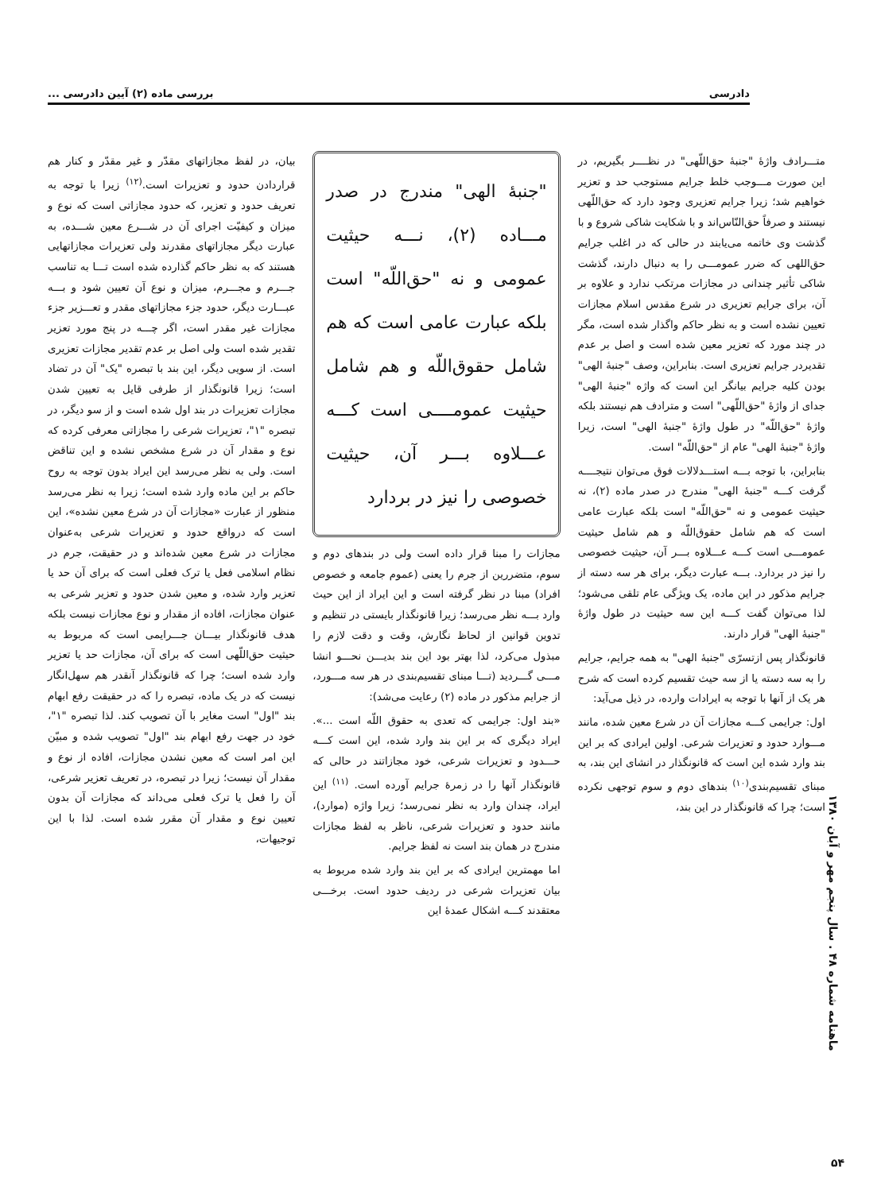دادرسی بررسی ماده (۲) آیین دادرسی ...
متـــرادف واژهٔ "جنبهٔ حق‌اللّهی" در نظــــر بگیریم، در این صورت مـــوجب خلط جرایم مستوجب حد و تعزیر خواهیم شد؛ زیرا جرایم تعزیری وجود دارد که حق‌اللّهی نیستند و صرفاً حق‌النّاس‌اند و با شکایت شاکی شروع و با گذشت وی خاتمه می‌یابند در حالی که در اغلب جرایم حق‌اللهی که ضرر عمومـــی را به دنبال دارند، گذشت شاکی تأثیر چندانی در مجازات مرتکب ندارد و علاوه بر آن، برای جرایم تعزیری در شرع مقدس اسلام مجازات تعیین نشده است و به نظر حاکم واگذار شده است، مگر در چند مورد که تعزیر معین شده است و اصل بر عدم تقدیردر جرایم تعزیری است. بنابراین، وصف "جنبهٔ الهی" بودن کلیه جرایم بیانگر این است که واژه "جنبهٔ الهی" جدای از واژهٔ "حق‌اللّهی" است و مترادف هم نیستند بلکه واژهٔ "حق‌اللّه" در طول واژهٔ "جنبهٔ الهی" است، زیرا واژهٔ "جنبهٔ الهی" عام از "حق‌اللّه" است.
بنابراین، با توجه بـــه استـــدلالات فوق می‌توان نتیجــــه گرفت کـــه "جنبهٔ الهی" مندرج در صدر ماده (۲)، نه حیثیت عمومی و نه "حق‌اللّه" است بلکه عبارت عامی است که هم شامل حقوق‌اللّه و هم شامل حیثیت عمومـــی است کـــه عـــلاوه بـــر آن، حیثیت خصوصی را نیز در بردارد. بـــه عبارت دیگر، برای هر سه دسته از جرایم مذکور در این ماده، یک ویژگی عام تلقی می‌شود؛ لذا می‌توان گفت کـــه این سه حیثیت در طول واژهٔ "جنبهٔ الهی" قرار دارند.
قانونگذار پس ازتسرّی "جنبهٔ الهی" به همه جرایم، جرایم را به سه دسته یا از سه حیث تقسیم کرده است که شرح هر یک از آنها با توجه به ایرادات وارده، در ذیل می‌آید:
اول: جرایمی کـــه مجازات آن در شرع معین شده، مانند مـــوارد حدود و تعزیرات شرعی. اولین ایرادی که بر این بند وارد شده این است که قانونگذار در انشای این بند، به مبنای تقسیم‌بندی<sup>(۱۰)</sup> بندهای دوم و سوم توجهی نکرده است؛ چرا که قانونگذار در این بند،
"جنبهٔ الهی" مندرج در صدر مـــاده (۲)، نـــه حیثیت عمومی و نه "حق‌اللّه" است بلکه عبارت عامی است که هم شامل حقوق‌اللّه و هم شامل حیثیت عمومــــی است کـــه عـــلاوه بـــر آن، حیثیت خصوصی را نیز در بردارد
مجازات را مبنا قرار داده است ولی در بندهای دوم و سوم، متضررین از جرم را یعنی (عموم جامعه و خصوص افراد) مبنا در نظر گرفته است و این ایراد از این حیث وارد بـــه نظر می‌رسد؛ زیرا قانونگذار بایستی در تنظیم و تدوین قوانین از لحاظ نگارش، وقت و دقت لازم را مبذول می‌کرد، لذا بهتر بود این بند بدیـــن نحـــو انشا مـــی گـــردید (تـــا مبنای تقسیم‌بندی در هر سه مـــورد، از جرایم مذکور در ماده (۲) رعایت می‌شد):
«بند اول: جرایمی که تعدی به حقوق اللّه است ...». ایراد دیگری که بر این بند وارد شده، این است کـــه حـــدود و تعزیرات شرعی، خود مجازاتند در حالی که قانونگذار آنها را در زمرهٔ جرایم آورده است. <sup>(۱۱)</sup> این ایراد، چندان وارد به نظر نمی‌رسد؛ زیرا واژه (موارد)، مانند حدود و تعزیرات شرعی، ناظر به لفظ مجازات مندرج در همان بند است نه لفظ جرایم.
اما مهمترین ایرادی که بر این بند وارد شده مربوط به بیان تعزیرات شرعی در ردیف حدود است. برخـــی معتقدند کـــه اشکال عمدهٔ این
بیان، در لفظ مجازاتهای مقدّر و غیر مقدّر و کنار هم قراردادن حدود و تعزیرات است.<sup>(۱۲)</sup> زیرا با توجه به تعریف حدود و تعزیر، که حدود مجازاتی است که نوع و میزان و کیفیّت اجرای آن در شـــرع معین شـــده، به عبارت دیگر مجازاتهای مقدرند ولی تعزیرات مجازاتهایی هستند که به نظر حاکم گذارده شده است تـــا به تناسب جـــرم و مجـــرم، میزان و نوع آن تعیین شود و بـــه عبـــارت دیگر، حدود جزء مجازاتهای مقدر و تعـــزیر جزء مجازات غیر مقدر است، اگر چـــه در پنج مورد تعزیر تقدیر شده است ولی اصل بر عدم تقدیر مجازات تعزیری است. از سویی دیگر، این بند با تبصره "یک" آن در تضاد است؛ زیرا قانونگذار از طرفی قایل به تعیین شدن مجازات تعزیرات در بند اول شده است و از سو دیگر، در تبصره "۱"، تعزیرات شرعی را مجازاتی معرفی کرده که نوع و مقدار آن در شرع مشخص نشده و این تناقض است. ولی به نظر می‌رسد این ایراد بدون توجه به روح حاکم بر این ماده وارد شده است؛ زیرا به نظر می‌رسد منظور از عبارت «مجازات آن در شرع معین نشده»، این است که درواقع حدود و تعزیرات شرعی به‌عنوان مجازات در شرع معین شده‌اند و در حقیقت، جرم در نظام اسلامی فعل یا ترک فعلی است که برای آن حد یا تعزیر وارد شده، و معین شدن حدود و تعزیر شرعی به عنوان مجازات، افاده از مقدار و نوع مجازات نیست بلکه هدف قانونگذار بیـــان جـــرایمی است که مربوط به حیثیت حق‌اللّهی است که برای آن، مجازات حد یا تعزیر وارد شده است؛ چرا که قانونگذار آنقدر هم سهل‌انگار نیست که در یک ماده، تبصره را که در حقیقت رفع ابهام بند "اول" است مغایر با آن تصویب کند. لذا تبصره "۱"، خود در جهت رفع ابهام بند "اول" تصویب شده و مبیّن این امر است که معین نشدن مجازات، افاده از نوع و مقدار آن نیست؛ زیرا در تبصره، در تعریف تعزیر شرعی، آن را فعل یا ترک فعلی می‌داند که مجازات آن بدون تعیین نوع و مقدار آن مقرر شده است. لذا با این توجیهات،
ماهنامه شماره ۴۸ . سال پنجم مهر و آبان ۱۳۸۰
۵۴